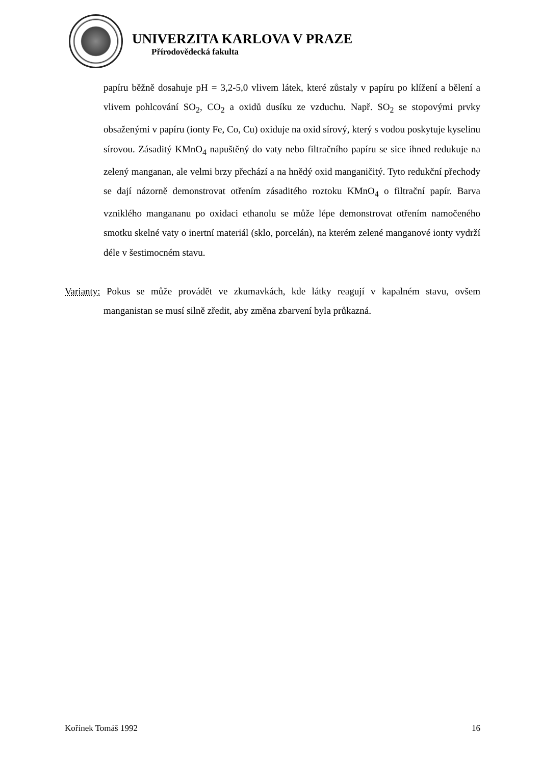UNIVERZITA KARLOVA V PRAZE
Přírodovědecká fakulta
papíru běžně dosahuje pH = 3,2-5,0 vlivem látek, které zůstaly v papíru po klížení a bělení a vlivem pohlcování SO<sub>2</sub>, CO<sub>2</sub> a oxidů dusíku ze vzduchu. Např. SO<sub>2</sub> se stopovými prvky obsaženými v papíru (ionty Fe, Co, Cu) oxiduje na oxid sírový, který s vodou poskytuje kyselinu sírovou. Zásaditý KMnO<sub>4</sub> napuštěný do vaty nebo filtračního papíru se sice ihned redukuje na zelený manganan, ale velmi brzy přechází a na hnědý oxid manganičitý. Tyto redukční přechody se dají názorně demonstrovat otřením zásaditého roztoku KMnO<sub>4</sub> o filtrační papír. Barva vzniklého mangananu po oxidaci ethanolu se může lépe demonstrovat otřením namočeného smotku skelné vaty o inertní materiál (sklo, porcelán), na kterém zelené manganové ionty vydrží déle v šestimocném stavu.
Varianty: Pokus se může provádět ve zkumavkách, kde látky reagují v kapalném stavu, ovšem manganistan se musí silně zředit, aby změna zbarvení byla průkazná.
Kořínek Tomáš 1992 16